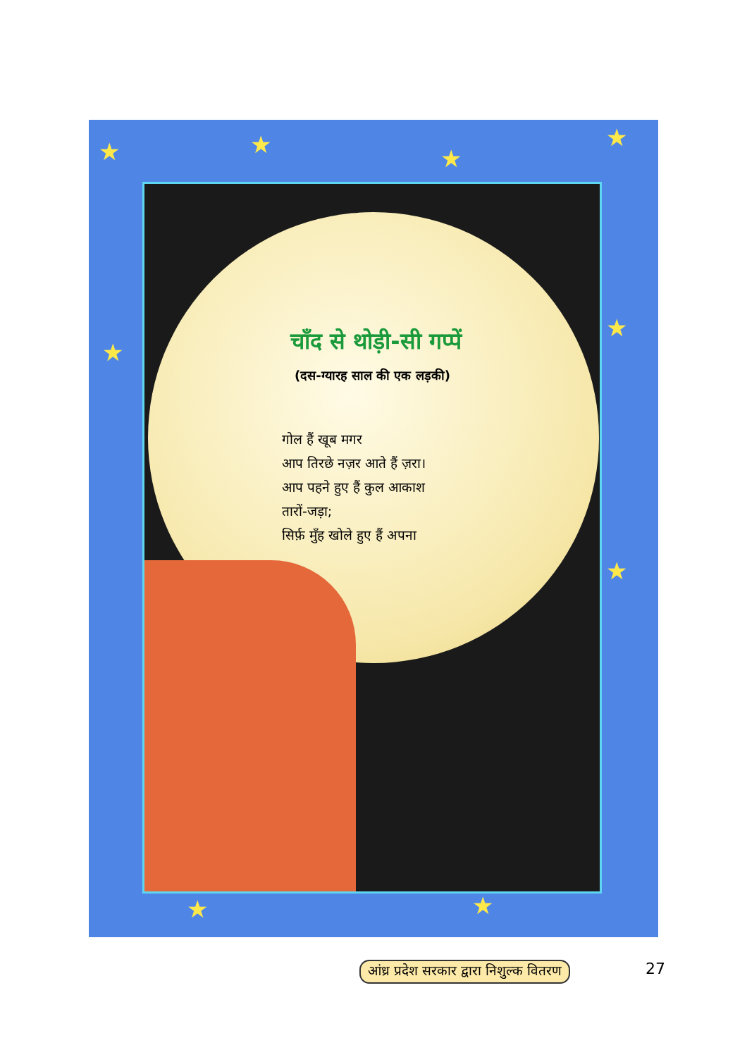★ ★ ★
★
★
★
★
★ ★
चाँद से थोड़ी-सी गप्पें
(दस-ग्यारह साल की एक लड़की)
गोल हैं खूब मगर
आप तिरछे नज़र आते हैं ज़रा।
आप पहने हुए हैं कुल आकाश
तारों-जड़ा;
सिर्फ़ मुँह खोले हुए हैं अपना
आंध्र प्रदेश सरकार द्वारा निशुल्क वितरण
27